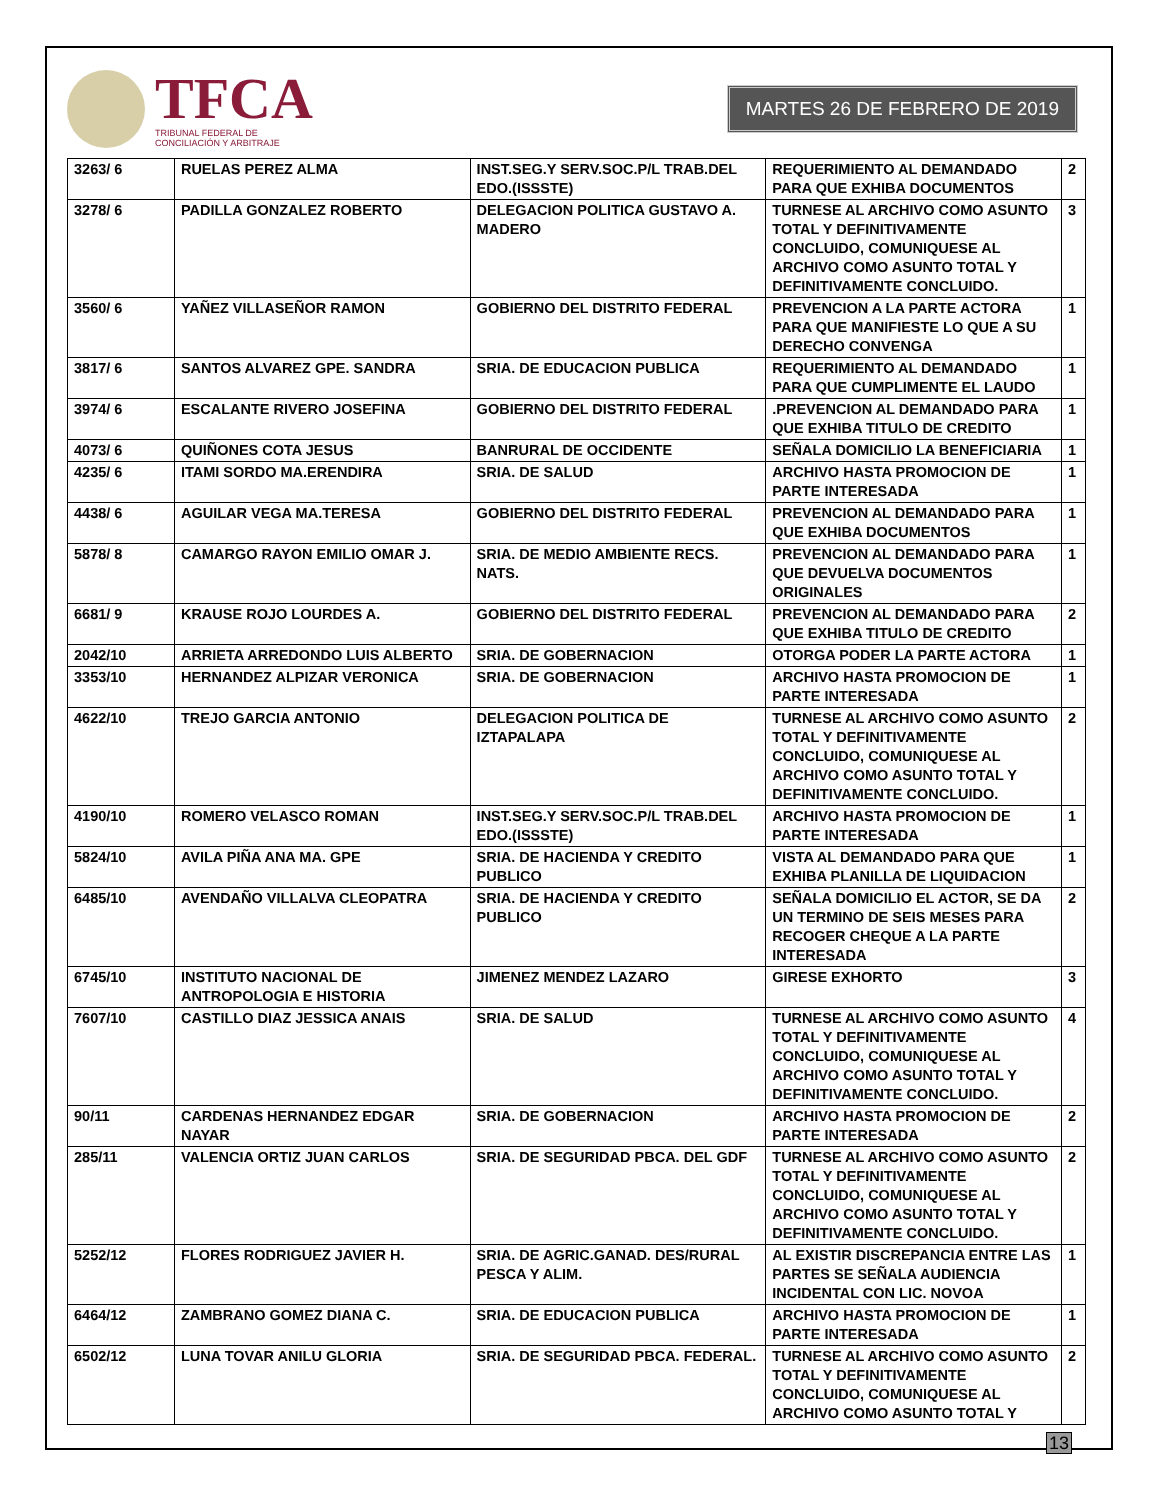TFCA
TRIBUNAL FEDERAL DE
CONCILIACIÓN Y ARBITRAJE
MARTES 26 DE FEBRERO DE 2019
| 3263/ 6 | RUELAS PEREZ ALMA | INST.SEG.Y SERV.SOC.P/L TRAB.DEL EDO.(ISSSTE) | REQUERIMIENTO AL DEMANDADO PARA QUE EXHIBA DOCUMENTOS | 2 |
| 3278/ 6 | PADILLA GONZALEZ ROBERTO | DELEGACION POLITICA GUSTAVO A. MADERO | TURNESE AL ARCHIVO COMO ASUNTO TOTAL Y DEFINITIVAMENTE CONCLUIDO, COMUNIQUESE AL ARCHIVO COMO ASUNTO TOTAL Y DEFINITIVAMENTE CONCLUIDO. | 3 |
| 3560/ 6 | YAÑEZ VILLASEÑOR RAMON | GOBIERNO DEL DISTRITO FEDERAL | PREVENCION A LA PARTE ACTORA PARA QUE MANIFIESTE LO QUE A SU DERECHO CONVENGA | 1 |
| 3817/ 6 | SANTOS ALVAREZ GPE. SANDRA | SRIA. DE EDUCACION PUBLICA | REQUERIMIENTO AL DEMANDADO PARA QUE CUMPLIMENTE EL LAUDO | 1 |
| 3974/ 6 | ESCALANTE RIVERO JOSEFINA | GOBIERNO DEL DISTRITO FEDERAL | .PREVENCION AL DEMANDADO PARA QUE EXHIBA TITULO DE CREDITO | 1 |
| 4073/ 6 | QUIÑONES COTA JESUS | BANRURAL DE OCCIDENTE | SEÑALA DOMICILIO LA BENEFICIARIA | 1 |
| 4235/ 6 | ITAMI SORDO MA.ERENDIRA | SRIA. DE SALUD | ARCHIVO HASTA PROMOCION DE PARTE INTERESADA | 1 |
| 4438/ 6 | AGUILAR VEGA MA.TERESA | GOBIERNO DEL DISTRITO FEDERAL | PREVENCION AL DEMANDADO PARA QUE EXHIBA DOCUMENTOS | 1 |
| 5878/ 8 | CAMARGO RAYON EMILIO OMAR J. | SRIA. DE MEDIO AMBIENTE RECS. NATS. | PREVENCION AL DEMANDADO PARA QUE DEVUELVA DOCUMENTOS ORIGINALES | 1 |
| 6681/ 9 | KRAUSE ROJO LOURDES A. | GOBIERNO DEL DISTRITO FEDERAL | PREVENCION AL DEMANDADO PARA QUE EXHIBA TITULO DE CREDITO | 2 |
| 2042/10 | ARRIETA ARREDONDO LUIS ALBERTO | SRIA. DE GOBERNACION | OTORGA PODER LA PARTE ACTORA | 1 |
| 3353/10 | HERNANDEZ ALPIZAR VERONICA | SRIA. DE GOBERNACION | ARCHIVO HASTA PROMOCION DE PARTE INTERESADA | 1 |
| 4622/10 | TREJO GARCIA ANTONIO | DELEGACION POLITICA DE IZTAPALAPA | TURNESE AL ARCHIVO COMO ASUNTO TOTAL Y DEFINITIVAMENTE CONCLUIDO, COMUNIQUESE AL ARCHIVO COMO ASUNTO TOTAL Y DEFINITIVAMENTE CONCLUIDO. | 2 |
| 4190/10 | ROMERO VELASCO ROMAN | INST.SEG.Y SERV.SOC.P/L TRAB.DEL EDO.(ISSSTE) | ARCHIVO HASTA PROMOCION DE PARTE INTERESADA | 1 |
| 5824/10 | AVILA PIÑA ANA MA. GPE | SRIA. DE HACIENDA Y CREDITO PUBLICO | VISTA AL DEMANDADO PARA QUE EXHIBA PLANILLA DE LIQUIDACION | 1 |
| 6485/10 | AVENDAÑO VILLALVA CLEOPATRA | SRIA. DE HACIENDA Y CREDITO PUBLICO | SEÑALA DOMICILIO EL ACTOR, SE DA UN TERMINO DE SEIS MESES PARA RECOGER CHEQUE A LA PARTE INTERESADA | 2 |
| 6745/10 | INSTITUTO NACIONAL DE ANTROPOLOGIA E HISTORIA | JIMENEZ MENDEZ LAZARO | GIRESE EXHORTO | 3 |
| 7607/10 | CASTILLO DIAZ JESSICA ANAIS | SRIA. DE SALUD | TURNESE AL ARCHIVO COMO ASUNTO TOTAL Y DEFINITIVAMENTE CONCLUIDO, COMUNIQUESE AL ARCHIVO COMO ASUNTO TOTAL Y DEFINITIVAMENTE CONCLUIDO. | 4 |
| 90/11 | CARDENAS HERNANDEZ EDGAR NAYAR | SRIA. DE GOBERNACION | ARCHIVO HASTA PROMOCION DE PARTE INTERESADA | 2 |
| 285/11 | VALENCIA ORTIZ JUAN CARLOS | SRIA. DE SEGURIDAD PBCA. DEL GDF | TURNESE AL ARCHIVO COMO ASUNTO TOTAL Y DEFINITIVAMENTE CONCLUIDO, COMUNIQUESE AL ARCHIVO COMO ASUNTO TOTAL Y DEFINITIVAMENTE CONCLUIDO. | 2 |
| 5252/12 | FLORES RODRIGUEZ JAVIER H. | SRIA. DE AGRIC.GANAD. DES/RURAL PESCA Y ALIM. | AL EXISTIR DISCREPANCIA ENTRE LAS PARTES SE SEÑALA AUDIENCIA INCIDENTAL CON LIC. NOVOA | 1 |
| 6464/12 | ZAMBRANO GOMEZ DIANA C. | SRIA. DE EDUCACION PUBLICA | ARCHIVO HASTA PROMOCION DE PARTE INTERESADA | 1 |
| 6502/12 | LUNA TOVAR ANILU GLORIA | SRIA. DE SEGURIDAD PBCA. FEDERAL. | TURNESE AL ARCHIVO COMO ASUNTO TOTAL Y DEFINITIVAMENTE CONCLUIDO, COMUNIQUESE AL ARCHIVO COMO ASUNTO TOTAL Y | 2 |
13